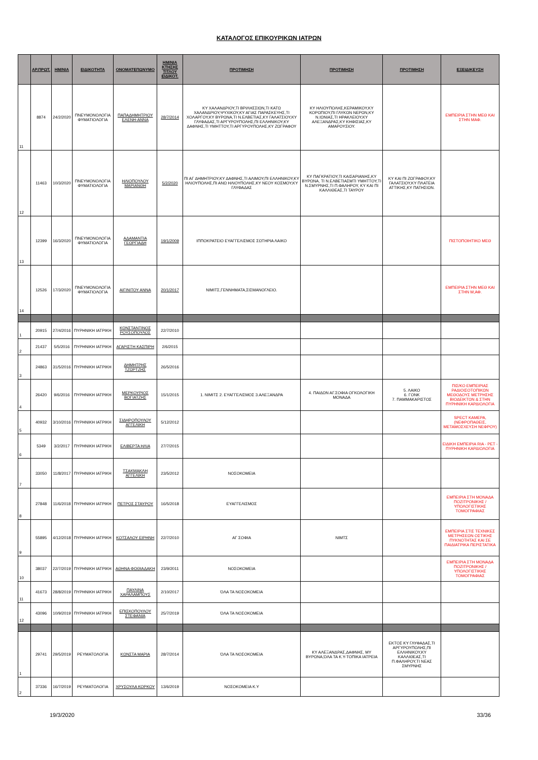ΚΑΤΑΛΟΓΟΣ ΕΠΙΚΟΥΡΙΚΩΝ ΙΑΤΡΩΝ
| | ΑΡ.ΠΡΩΤ. | ΗΜ/ΝΙΑ | ΕΙΔΙΚΟΤΗΤΑ | ΟΝΟΜΑΤΕΠΩΝΥΜΟ | ΗΜ/ΝΙΑ ΚΤΗΣΗΣ ΤΙΤΛΟΥ ΕΙΔΙΚΟΤ. | ΠΡΟΤΙΜΗΣΗ | ΠΡΟΤΙΜΗΣΗ | ΠΡΟΤΙΜΗΣΗ | ΕΞΕΙΔΙΚΕΥΣΗ |
| --- | --- | --- | --- | --- | --- | --- | --- | --- | --- |
| 11 | 8874 | 24/2/2020 | ΠΝΕΥΜΟΝΟΛΟΓΙΑ ΦΥΜΑΤΙΟΛΟΓΙΑ | ΠΑΠΑΔΗΜΗΤΡΙΟΥ ΕΛΕΝΗ-ΑΝΝΑ | 28/7/2014 | ΚΥ ΧΑΛΑΝΔΡΙΟΥ,ΤΙ ΒΡΙΛΗΣΣΙΩΝ,ΤΙ ΚΑΤΩ ΧΑΛΑΝΔΡΙΟΥ,ΨΥΧΙΚΟΥ,ΚΥ ΑΓΙΑΣ ΠΑΡΑΣΚΕΥΗΣ,ΤΙ ΧΟΛΑΡΓΟΥ,ΚΥ ΒΥΡΩΝΑ,ΤΙ Ν.ΕΛΒΕΤΙΑΣ,ΚΥ ΓΑΛΑΤΣΙΟΥ,ΚΥ ΓΛΥΦΑΔΑΣ,ΤΙ ΑΡΓΥΡΟΥΠΟΛΗΣ,ΠΙ ΕΛΛΗΝΙΚΟΥ,ΚΥ ΔΑΦΝΗΣ,ΤΙ ΥΜΗΤΤΟΥ,ΤΙ ΑΡΓΥΡΟΥΠΟΛΗΣ,ΚΥ ΖΩΓΡΑΦΟΥ | ΚΥ ΗΛΙΟΥΠΟΛΗΣ,ΚΕΡΑΜΙΚΟΥ,ΚΥ ΚΟΡΩΠΙΟΥ,ΠΙ ΓΛΥΚΩΝ ΝΕΡΩΝ,ΚΥ Ν.ΙΩΝΙΑΣ,ΤΙ ΗΡΑΚΛΕΙΟΥ,ΚΥ ΑΛΕΞΑΝΔΡΑΣ,ΚΥ ΚΗΦΙΣΙΑΣ,ΚΥ ΑΜΑΡΟΥΣΙΟΥ. | | ΕΜΠΕΙΡΙΑ ΣΤΗΝ ΜΕΘ ΚΑΙ ΣΤΗΝ ΜΑΦ. |
| 12 | 11463 | 10/3/2020 | ΠΝΕΥΜΟΝΟΛΟΓΙΑ ΦΥΜΑΤΙΟΛΟΓΙΑ | ΗΛΙΟΠΟΥΛΟΥ ΜΑΡΙΑΝΘΗ | 5/2/2020 | ΠΙ ΑΓ ΔΗΜΗΤΡΙΟΥ,ΚΥ ΔΑΦΝΗΣ,ΤΙ ΑΛΙΜΟΥ,ΠΙ ΕΛΛΗΝΙΚΟΥ,ΚΥ ΗΛΙΟΥΠΟΛΗΣ,ΠΙ ΑΝΩ ΗΛΙΟΥΠΟΛΗΣ,ΚΥ ΝΕΟΥ ΚΟΣΜΟΥ,ΚΥ ΓΛΥΦΑΔΑΣ | ΚΥ ΠΑΓΚΡΑΤΙΟΥ,ΤΙ ΚΑΙΣΑΡΙΑΝΗΣ,ΚΥ ΒΥΡΩΝΑ, ΤΙ Ν.ΕΛΒΕΤΙΑΣΜΤΙ ΥΜΗΤΤΟΥ,ΤΙ Ν.ΣΜΥΡΝΗΣ,ΤΙ Π.ΦΑΛΗΡΟΥ, ΚΥ ΚΑΙ ΠΙ ΚΑΛΛΙΘΕΑΣ,ΤΙ ΤΑΥΡΟΥ | ΚΥ ΚΑΙ ΠΙ ΖΩΓΡΑΦΟΥ,ΚΥ ΓΑΛΑΤΣΙΟΥ,ΚΥ ΠΛΑΤΕΙΑ ΑΤΤΙΚΗΣ,ΚΥ ΠΑΤΗΣΙΩΝ. | |
| 13 | 12399 | 16/3/2020 | ΠΝΕΥΜΟΝΟΛΟΓΙΑ ΦΥΜΑΤΙΟΛΟΓΙΑ | ΑΔΑΜΑΝΤΙΑ ΓΕΩΡΓΙΑΔΗ | 19/1/2009 | ΙΠΠΟΚΡΑΤΕΙΟ ΕΥΑΓΓΕΛΙΣΜΟΣ ΣΩΤΗΡΙΑ ΛΑΙΚΟ | | | ΠΙΣΤΟΠΟΙΗΤΙΚΟ ΜΕΘ |
| 14 | 12526 | 17/3/2020 | ΠΝΕΥΜΟΝΟΛΟΓΙΑ ΦΥΜΑΤΙΟΛΟΓΙΑ | ΑΙΓΙΝΙΤΟΥ ΑΝΝΑ | 20/1/2017 | ΝΙΜΙΤΣ,ΓΕΝΝΗΜΑΤΑ,ΣΙΣΜΑΝΟΓΛΕΙΟ. | | | ΕΜΠΕΙΡΙΑ ΣΤΗΝ ΜΕΘ ΚΑΙ ΣΤΗΝ Μ,ΑΦ. |
| 1 | 20915 | 27/4/2016 | ΠΥΡΗΝΙΚΗ ΙΑΤΡΙΚΗ | ΚΩΝΣΤΑΝΤΙΝΟΣ ΡΟΥΣΟΠΟΥΛΟΣ | 22/7/2010 | | | | |
| 2 | 21437 | 5/5/2016 | ΠΥΡΗΝΙΚΗ ΙΑΤΡΙΚΗ | ΑΓΑΡΙΣΤΗ ΚΑΣΠΙΡΗ | 2/6/2015 | | | | |
| 3 | 24863 | 31/5/2016 | ΠΥΡΗΝΙΚΗ ΙΑΤΡΙΚΗ | ΔΗΜΗΤΡΗΣ ΤΖΩΡΤΖΗΣ | 26/5/2016 | | | | |
| 4 | 26420 | 9/6/2016 | ΠΥΡΗΝΙΚΗ ΙΑΤΡΙΚΗ | ΜΕΡΚΟΥΡΙΟΣ ΒΟΓΙΑΤΖΗΣ | 15/1/2015 | 1. ΝΙΜΙΤΣ 2. ΕΥΑΓΓΕΛΙΣΜΟΣ 3.ΑΛΕΞΑΝΔΡΑ | 4. ΠΑΙΔΩΝ ΑΓ.ΣΟΦΙΑ ΟΓΚΟΛΟΓΙΚΗ ΜΟΝΑΔΑ | 5. ΛΑΙΚΟ 6. ΓΟΝΚ 7. ΠΑΜΜΑΚΑΡΙΣΤΟΣ | ΠΙΣ/ΚΟ ΕΜΠΕΙΡΙΑΣ ΡΑΔΙΟΙΣΟΤΟΠΙΚΩΝ ΜΕΘΟΔΟΥΣ ΜΕΤΡΗΣΗΣ ΒΙΟΔΕΙΚΤΩΝ & ΣΤΗΝ ΠΥΡΗΝΙΚΗ ΚΑΡΔΙΟΛΟΓΙΑ |
| 5 | 40932 | 3/10/2016 | ΠΥΡΗΝΙΚΗ ΙΑΤΡΙΚΗ | ΣΙΔΗΡΟΠΟΥΛΟΥ ΑΓΓΕΛΙΚΗ | 5/12/2012 | | | | SPECT ΚΑΜΕΡΑ, (ΝΕΦΡΟΠΑΘΕΙΣ, ΜΕΤΑΜΟΣΧΕΥΣΗ ΝΕΦΡΟΥ) |
| 6 | 5349 | 3/2/2017 | ΠΥΡΗΝΙΚΗ ΙΑΤΡΙΚΗ | ΕΛΙΒΕΡΤΑ ΗΛΙΑ | 27/7/2015 | | | | ΕΙΔΙΚΗ ΕΜΠΕΙΡΙΑ RIA - PET - ΠΥΡΗΝΙΚΗ ΚΑΡΔΙΟΛΟΓΙΑ |
| 7 | 33050 | 11/8/2017 | ΠΥΡΗΝΙΚΗ ΙΑΤΡΙΚΗ | ΤΣΑΚΜΑΚΛΗ ΑΓΓΕΛΙΚΗ | 23/5/2012 | ΝΟΣΟΚΟΜΕΙΑ | | | |
| 8 | 27848 | 11/6/2018 | ΠΥΡΗΝΙΚΗ ΙΑΤΡΙΚΗ | ΠΕΤΡΟΣ ΣΤΑΥΡΟΥ | 16/5/2018 | ΕΥΑΓΓΕΛΙΣΜΟΣ | | | ΕΜΠΕΙΡΙΑ ΣΤΗ ΜΟΝΑΔΑ ΠΟΖΙΤΡΟΝΙΚΗΣ /ΥΠΟΛΟΓΙΣΤΙΚΗΣ ΤΟΜΟΓΡΑΦΙΑΣ |
| 9 | 55895 | 4/12/2018 | ΠΥΡΗΝΙΚΗ ΙΑΤΡΙΚΗ | ΚΟΤΣΑΛΟΥ ΕΙΡΗΝΗ | 22/7/2010 | ΑΓ ΣΟΦΙΑ | ΝΙΜΤΣ | | ΕΜΠΕΙΡΙΑ ΣΤΙΣ ΤΕΧΝΙΚΕΣ ΜΕΤΡΗΣΕΩΝ ΟΣΤΙΚΗΣ ΠΥΚΝΟΤΗΤΑΣ ΚΑΙ ΣΕ ΠΑΙΔΙΑΤΡΙΚΑ ΠΕΡΙΣΤΑΤΙΚΑ |
| 10 | 38037 | 22/7/2019 | ΠΥΡΗΝΙΚΗ ΙΑΤΡΙΚΗ | ΑΘΗΝΑ ΦΩΘΙΑΔΑΚΗ | 23/9/2011 | ΝΟΣΟΚΟΜΕΙΑ | | | ΕΜΠΕΙΡΙΑ ΣΤΗ ΜΟΝΑΔΑ ΠΟΖΙΤΡΟΝΙΚΗΣ /ΥΠΟΛΟΓΙΣΤΙΚΗΣ ΤΟΜΟΓΡΑΦΙΑΣ |
| 11 | 41673 | 28/8/2019 | ΠΥΡΗΝΙΚΗ ΙΑΤΡΙΚΗ | ΠΑΥΛΙΝΑ ΧΑΡΑΛΑΜΠΟΥΣ | 2/10/2017 | ΌΛΑ ΤΑ ΝΟΣΟΚΟΜΕΙΑ | | | |
| 12 | 43096 | 10/9/2019 | ΠΥΡΗΝΙΚΗ ΙΑΤΡΙΚΗ | ΕΠΙΣΚΟΠΟΥΛΟΥ ΣΤΕΦΑΝΙΑ | 25/7/2019 | ΌΛΑ ΤΑ ΝΟΣΟΚΟΜΕΙΑ | | | |
| 1 | 29741 | 29/5/2019 | ΡΕΥΜΑΤΟΛΟΓΙΑ | ΚΩΝΣΤΑ ΜΑΡΙΑ | 28/7/2014 | ΌΛΑ ΤΑ ΝΟΣΟΚΟΜΕΙΑ | ΚΥ ΑΛΕΞΑΝΔΡΑΣ,ΔΑΦΝΗΣ, ΜΥ ΒΥΡΩΝΑ,ΌΛΑ ΤΑ Κ.Υ-ΤΟΠΙΚΑ ΙΑΤΡΕΙΑ | ΕΚΤΟΣ ΚΥ ΓΛΥΦΑΔΑΣ,ΤΙ ΑΡΓΥΡΟΥΠΟΛΗΣ,ΠΙ ΕΛΛΗΝΙΚΟΥ,ΚΥ ΚΑΛΛΙΘΕΑΣ,ΤΙ Π.ΦΑΛΗΡΟΥ,ΤΙ ΝΕΑΣ ΣΜΥΡΝΗΣ | |
| 2 | 37336 | 16/7/2019 | ΡΕΥΜΑΤΟΛΟΓΙΑ | ΧΡΥΣΟΥΛΑ ΚΟΡΚΟΥ | 13/6/2019 | ΝΟΣΟΚΟΜΕΙΑ Κ.Υ | | | |
19/3/2020 33/36